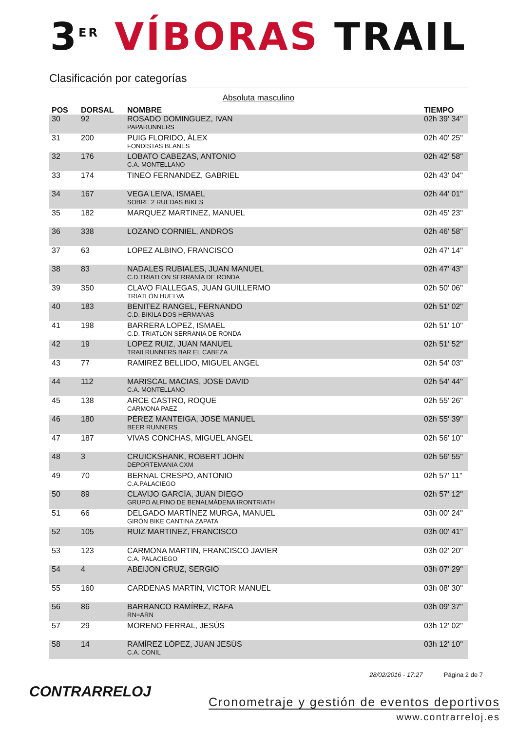3<sup>ER</sup> VÍBORAS TRAIL
Clasificación por categorías
Absoluta masculino
| POS | DORSAL | NOMBRE | TIEMPO |
| --- | --- | --- | --- |
| 30 | 92 | ROSADO DOMINGUEZ, IVAN PAPARUNNERS | 02h 39' 34" |
| 31 | 200 | PUIG FLORIDO, ÀLEX FONDISTAS BLANES | 02h 40' 25" |
| 32 | 176 | LOBATO CABEZAS, ANTONIO C.A. MONTELLANO | 02h 42' 58" |
| 33 | 174 | TINEO FERNANDEZ, GABRIEL | 02h 43' 04" |
| 34 | 167 | VEGA LEIVA, ISMAEL SOBRE 2 RUEDAS BIKES | 02h 44' 01" |
| 35 | 182 | MARQUEZ MARTINEZ, MANUEL | 02h 45' 23" |
| 36 | 338 | LOZANO CORNIEL, ANDROS | 02h 46' 58" |
| 37 | 63 | LOPEZ ALBINO, FRANCISCO | 02h 47' 14" |
| 38 | 83 | NADALES RUBIALES, JUAN MANUEL C.D.TRIATLON SERRANÍA DE RONDA | 02h 47' 43" |
| 39 | 350 | CLAVO FIALLEGAS, JUAN GUILLERMO TRIATLÓN HUELVA | 02h 50' 06" |
| 40 | 183 | BENITEZ RANGEL, FERNANDO C.D. BIKILA DOS HERMANAS | 02h 51' 02" |
| 41 | 198 | BARRERA LOPEZ, ISMAEL C.D. TRIATLON SERRANIA DE RONDA | 02h 51' 10" |
| 42 | 19 | LOPEZ RUIZ, JUAN MANUEL TRAILRUNNERS BAR EL CABEZA | 02h 51' 52" |
| 43 | 77 | RAMIREZ BELLIDO, MIGUEL ANGEL | 02h 54' 03" |
| 44 | 112 | MARISCAL MACIAS, JOSE DAVID C.A. MONTELLANO | 02h 54' 44" |
| 45 | 138 | ARCE CASTRO, ROQUE CARMONA PAEZ | 02h 55' 26" |
| 46 | 180 | PÉREZ MANTEIGA, JOSÉ MANUEL BEER RUNNERS | 02h 55' 39" |
| 47 | 187 | VIVAS CONCHAS, MIGUEL ANGEL | 02h 56' 10" |
| 48 | 3 | CRUICKSHANK, ROBERT JOHN DEPORTEMANIA CXM | 02h 56' 55" |
| 49 | 70 | BERNAL CRESPO, ANTONIO C.A.PALACIEGO | 02h 57' 11" |
| 50 | 89 | CLAVIJO GARCÍA, JUAN DIEGO GRUPO ALPINO DE BENALMÁDENA IRONTRIATH | 02h 57' 12" |
| 51 | 66 | DELGADO MARTÍNEZ MURGA, MANUEL GIRÓN BIKE CANTINA ZAPATA | 03h 00' 24" |
| 52 | 105 | RUIZ MARTINEZ, FRANCISCO | 03h 00' 41" |
| 53 | 123 | CARMONA MARTIN, FRANCISCO JAVIER C.A. PALACIEGO | 03h 02' 20" |
| 54 | 4 | ABEIJON CRUZ, SERGIO | 03h 07' 29" |
| 55 | 160 | CARDENAS MARTIN, VICTOR MANUEL | 03h 08' 30" |
| 56 | 86 | BARRANCO RAMÍREZ, RAFA RN=ARN | 03h 09' 37" |
| 57 | 29 | MORENO FERRAL, JESÚS | 03h 12' 02" |
| 58 | 14 | RAMÍREZ LÓPEZ, JUAN JESÚS C.A. CONIL | 03h 12' 10" |
CONTRARRELOJ 28/02/2016 - 17:27 Página 2 de 7
Cronometraje y gestión de eventos deportivos
www.contrarreloj.es